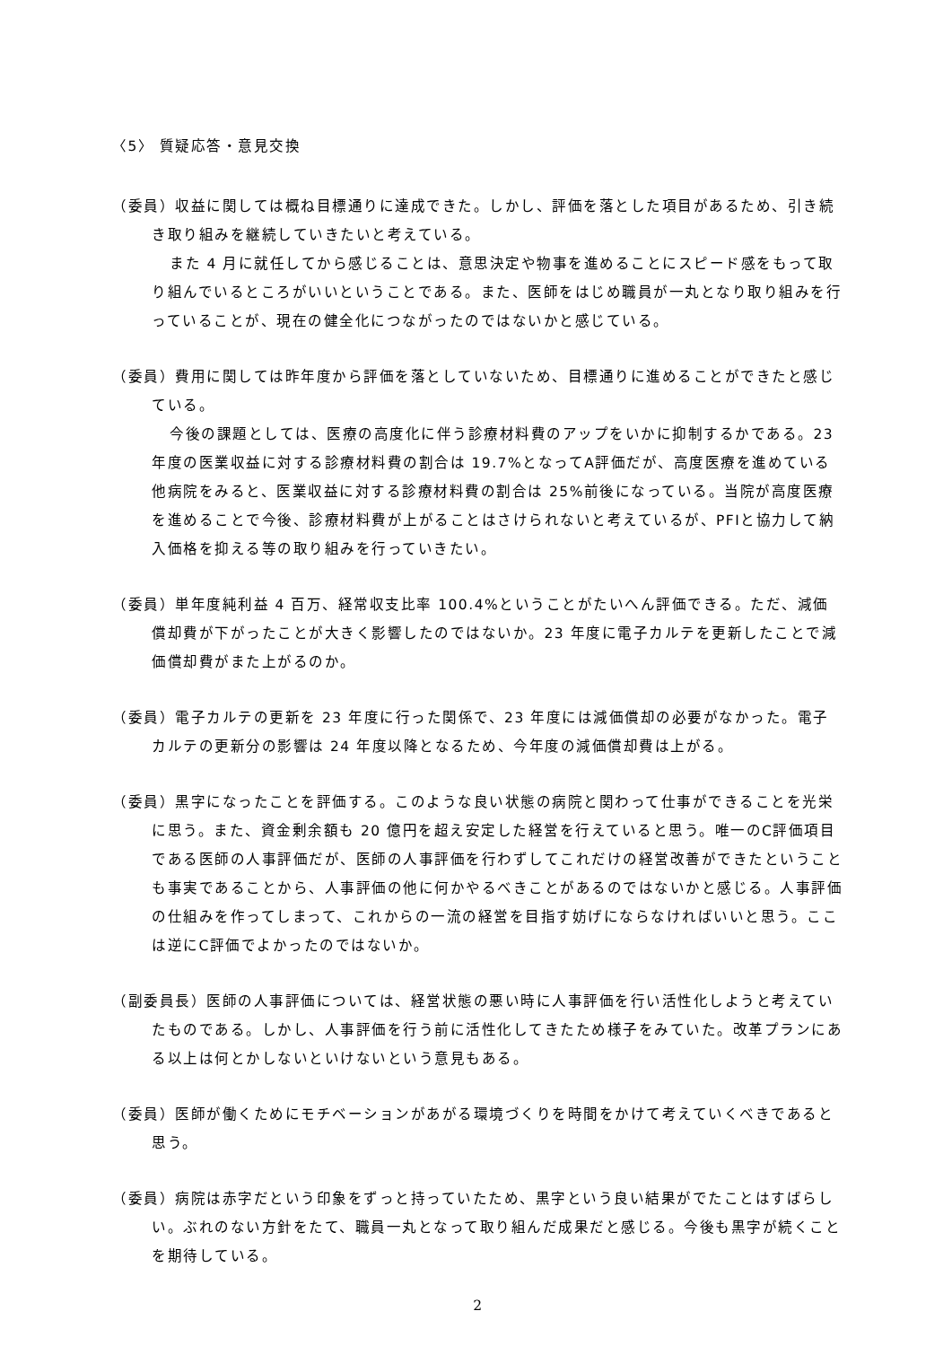〈5〉 質疑応答・意見交換
（委員）収益に関しては概ね目標通りに達成できた。しかし、評価を落とした項目があるため、引き続き取り組みを継続していきたいと考えている。
また 4 月に就任してから感じることは、意思決定や物事を進めることにスピード感をもって取り組んでいるところがいいということである。また、医師をはじめ職員が一丸となり取り組みを行っていることが、現在の健全化につながったのではないかと感じている。
（委員）費用に関しては昨年度から評価を落としていないため、目標通りに進めることができたと感じている。
今後の課題としては、医療の高度化に伴う診療材料費のアップをいかに抑制するかである。23 年度の医業収益に対する診療材料費の割合は 19.7%となってA評価だが、高度医療を進めている他病院をみると、医業収益に対する診療材料費の割合は 25%前後になっている。当院が高度医療を進めることで今後、診療材料費が上がることはさけられないと考えているが、PFIと協力して納入価格を抑える等の取り組みを行っていきたい。
（委員）単年度純利益 4 百万、経常収支比率 100.4%ということがたいへん評価できる。ただ、減価償却費が下がったことが大きく影響したのではないか。23 年度に電子カルテを更新したことで減価償却費がまた上がるのか。
（委員）電子カルテの更新を 23 年度に行った関係で、23 年度には減価償却の必要がなかった。電子カルテの更新分の影響は 24 年度以降となるため、今年度の減価償却費は上がる。
（委員）黒字になったことを評価する。このような良い状態の病院と関わって仕事ができることを光栄に思う。また、資金剰余額も 20 億円を超え安定した経営を行えていると思う。唯一のC評価項目である医師の人事評価だが、医師の人事評価を行わずしてこれだけの経営改善ができたということも事実であることから、人事評価の他に何かやるべきことがあるのではないかと感じる。人事評価の仕組みを作ってしまって、これからの一流の経営を目指す妨げにならなければいいと思う。ここは逆にC評価でよかったのではないか。
（副委員長）医師の人事評価については、経営状態の悪い時に人事評価を行い活性化しようと考えていたものである。しかし、人事評価を行う前に活性化してきたため様子をみていた。改革プランにある以上は何とかしないといけないという意見もある。
（委員）医師が働くためにモチベーションがあがる環境づくりを時間をかけて考えていくべきであると思う。
（委員）病院は赤字だという印象をずっと持っていたため、黒字という良い結果がでたことはすばらしい。ぶれのない方針をたて、職員一丸となって取り組んだ成果だと感じる。今後も黒字が続くことを期待している。
2